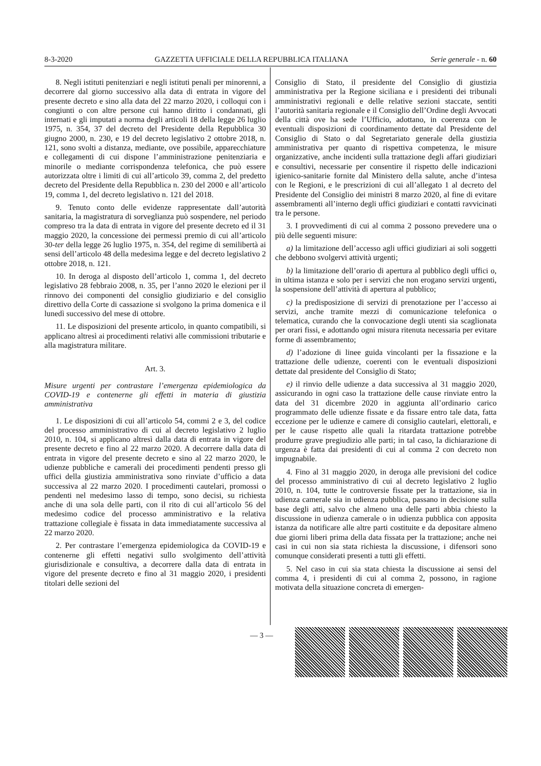8-3-2020 GAZZETTA UFFICIALE DELLA REPUBBLICA ITALIANA Serie generale - n. 60
8. Negli istituti penitenziari e negli istituti penali per minorenni, a decorrere dal giorno successivo alla data di entrata in vigore del presente decreto e sino alla data del 22 marzo 2020, i colloqui con i congiunti o con altre persone cui hanno diritto i condannati, gli internati e gli imputati a norma degli articoli 18 della legge 26 luglio 1975, n. 354, 37 del decreto del Presidente della Repubblica 30 giugno 2000, n. 230, e 19 del decreto legislativo 2 ottobre 2018, n. 121, sono svolti a distanza, mediante, ove possibile, apparecchiature e collegamenti di cui dispone l’amministrazione penitenziaria e minorile o mediante corrispondenza telefonica, che può essere autorizzata oltre i limiti di cui all’articolo 39, comma 2, del predetto decreto del Presidente della Repubblica n. 230 del 2000 e all’articolo 19, comma 1, del decreto legislativo n. 121 del 2018.
9. Tenuto conto delle evidenze rappresentate dall’autorità sanitaria, la magistratura di sorveglianza può sospendere, nel periodo compreso tra la data di entrata in vigore del presente decreto ed il 31 maggio 2020, la concessione dei permessi premio di cui all’articolo 30-ter della legge 26 luglio 1975, n. 354, del regime di semilibertà ai sensi dell’articolo 48 della medesima legge e del decreto legislativo 2 ottobre 2018, n. 121.
10. In deroga al disposto dell’articolo 1, comma 1, del decreto legislativo 28 febbraio 2008, n. 35, per l’anno 2020 le elezioni per il rinnovo dei componenti del consiglio giudiziario e del consiglio direttivo della Corte di cassazione si svolgono la prima domenica e il lunedì successivo del mese di ottobre.
11. Le disposizioni del presente articolo, in quanto compatibili, si applicano altresì ai procedimenti relativi alle commissioni tributarie e alla magistratura militare.
Art. 3.
Misure urgenti per contrastare l’emergenza epidemiologica da COVID-19 e contenerne gli effetti in materia di giustizia amministrativa
1. Le disposizioni di cui all’articolo 54, commi 2 e 3, del codice del processo amministrativo di cui al decreto legislativo 2 luglio 2010, n. 104, si applicano altresì dalla data di entrata in vigore del presente decreto e fino al 22 marzo 2020. A decorrere dalla data di entrata in vigore del presente decreto e sino al 22 marzo 2020, le udienze pubbliche e camerali dei procedimenti pendenti presso gli uffici della giustizia amministrativa sono rinviate d’ufficio a data successiva al 22 marzo 2020. I procedimenti cautelari, promossi o pendenti nel medesimo lasso di tempo, sono decisi, su richiesta anche di una sola delle parti, con il rito di cui all’articolo 56 del medesimo codice del processo amministrativo e la relativa trattazione collegiale è fissata in data immediatamente successiva al 22 marzo 2020.
2. Per contrastare l’emergenza epidemiologica da COVID-19 e contenerne gli effetti negativi sullo svolgimento dell’attività giurisdizionale e consultiva, a decorrere dalla data di entrata in vigore del presente decreto e fino al 31 maggio 2020, i presidenti titolari delle sezioni del
Consiglio di Stato, il presidente del Consiglio di giustizia amministrativa per la Regione siciliana e i presidenti dei tribunali amministrativi regionali e delle relative sezioni staccate, sentiti l’autorità sanitaria regionale e il Consiglio dell’Ordine degli Avvocati della città ove ha sede l’Ufficio, adottano, in coerenza con le eventuali disposizioni di coordinamento dettate dal Presidente del Consiglio di Stato o dal Segretariato generale della giustizia amministrativa per quanto di rispettiva competenza, le misure organizzative, anche incidenti sulla trattazione degli affari giudiziari e consultivi, necessarie per consentire il rispetto delle indicazioni igienico-sanitarie fornite dal Ministero della salute, anche d’intesa con le Regioni, e le prescrizioni di cui all’allegato 1 al decreto del Presidente del Consiglio dei ministri 8 marzo 2020, al fine di evitare assembramenti all’interno degli uffici giudiziari e contatti ravvicinati tra le persone.
3. I provvedimenti di cui al comma 2 possono prevedere una o più delle seguenti misure:
a) la limitazione dell’accesso agli uffici giudiziari ai soli soggetti che debbono svolgervi attività urgenti;
b) la limitazione dell’orario di apertura al pubblico degli uffici o, in ultima istanza e solo per i servizi che non erogano servizi urgenti, la sospensione dell’attività di apertura al pubblico;
c) la predisposizione di servizi di prenotazione per l’accesso ai servizi, anche tramite mezzi di comunicazione telefonica o telematica, curando che la convocazione degli utenti sia scaglionata per orari fissi, e adottando ogni misura ritenuta necessaria per evitare forme di assembramento;
d) l’adozione di linee guida vincolanti per la fissazione e la trattazione delle udienze, coerenti con le eventuali disposizioni dettate dal presidente del Consiglio di Stato;
e) il rinvio delle udienze a data successiva al 31 maggio 2020, assicurando in ogni caso la trattazione delle cause rinviate entro la data del 31 dicembre 2020 in aggiunta all’ordinario carico programmato delle udienze fissate e da fissare entro tale data, fatta eccezione per le udienze e camere di consiglio cautelari, elettorali, e per le cause rispetto alle quali la ritardata trattazione potrebbe produrre grave pregiudizio alle parti; in tal caso, la dichiarazione di urgenza è fatta dai presidenti di cui al comma 2 con decreto non impugnabile.
4. Fino al 31 maggio 2020, in deroga alle previsioni del codice del processo amministrativo di cui al decreto legislativo 2 luglio 2010, n. 104, tutte le controversie fissate per la trattazione, sia in udienza camerale sia in udienza pubblica, passano in decisione sulla base degli atti, salvo che almeno una delle parti abbia chiesto la discussione in udienza camerale o in udienza pubblica con apposita istanza da notificare alle altre parti costituite e da depositare almeno due giorni liberi prima della data fissata per la trattazione; anche nei casi in cui non sia stata richiesta la discussione, i difensori sono comunque considerati presenti a tutti gli effetti.
5. Nel caso in cui sia stata chiesta la discussione ai sensi del comma 4, i presidenti di cui al comma 2, possono, in ragione motivata della situazione concreta di emergen-
— 3 —